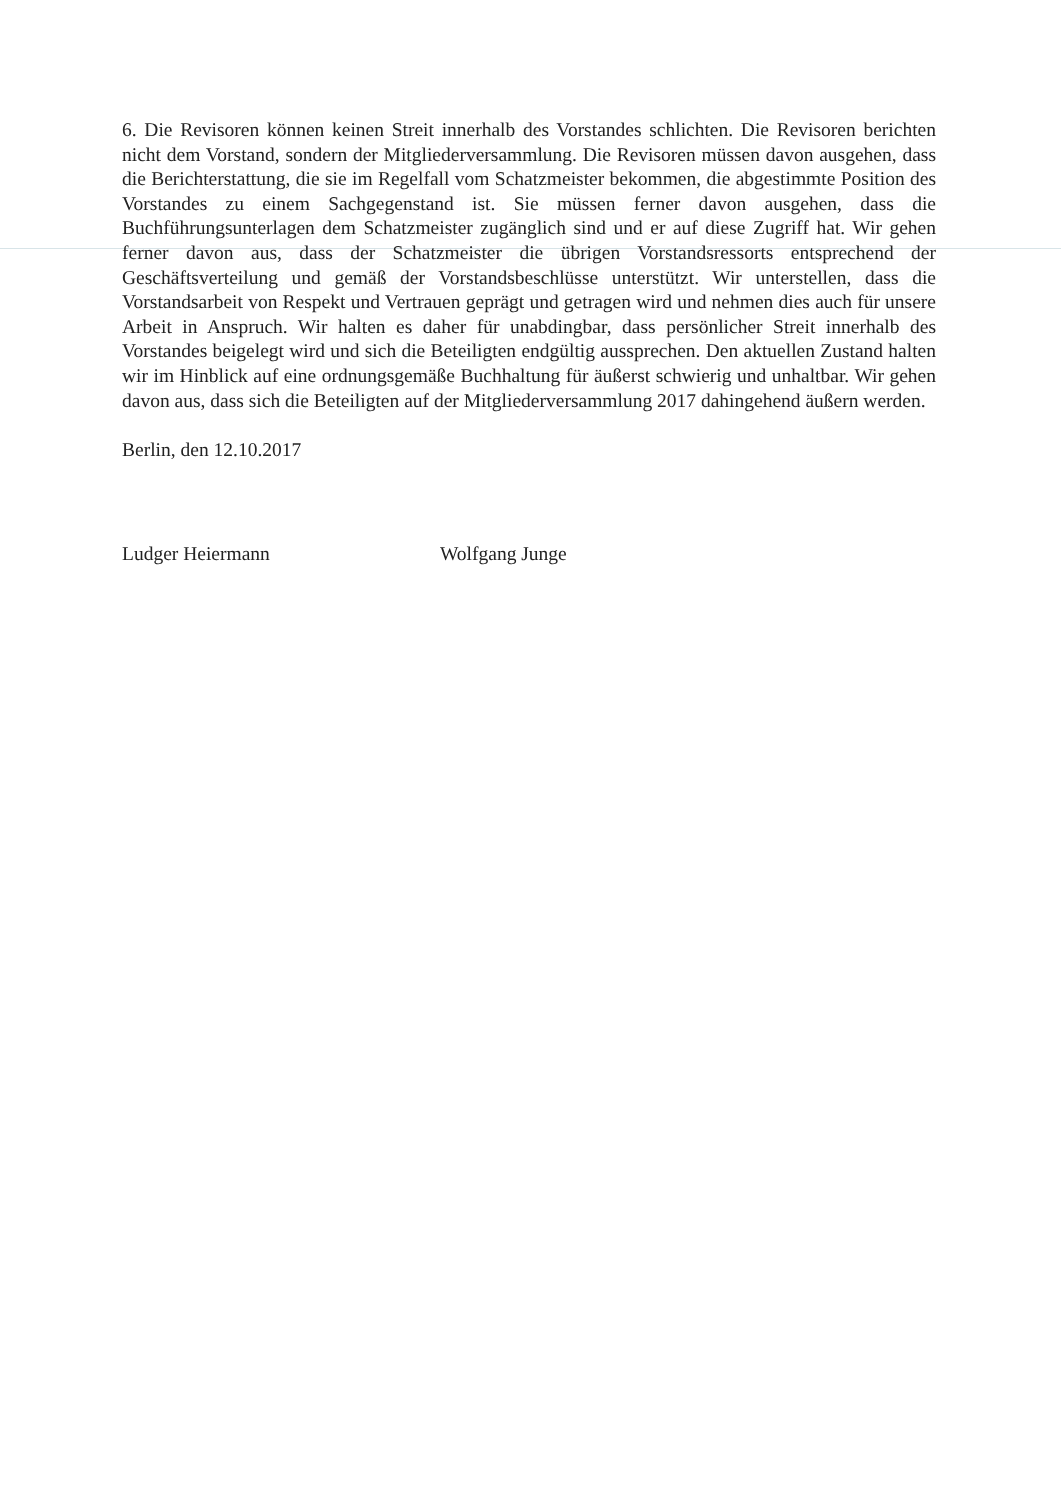6. Die Revisoren können keinen Streit innerhalb des Vorstandes schlichten. Die Revisoren berichten nicht dem Vorstand, sondern der Mitgliederversammlung. Die Revisoren müssen davon ausgehen, dass die Berichterstattung, die sie im Regelfall vom Schatzmeister bekommen, die abgestimmte Position des Vorstandes zu einem Sachgegenstand ist. Sie müssen ferner davon ausgehen, dass die Buchführungsunterlagen dem Schatzmeister zugänglich sind und er auf diese Zugriff hat. Wir gehen ferner davon aus, dass der Schatzmeister die übrigen Vorstandsressorts entsprechend der Geschäftsverteilung und gemäß der Vorstandsbeschlüsse unterstützt. Wir unterstellen, dass die Vorstandsarbeit von Respekt und Vertrauen geprägt und getragen wird und nehmen dies auch für unsere Arbeit in Anspruch. Wir halten es daher für unabdingbar, dass persönlicher Streit innerhalb des Vorstandes beigelegt wird und sich die Beteiligten endgültig aussprechen. Den aktuellen Zustand halten wir im Hinblick auf eine ordnungsgemäße Buchhaltung für äußerst schwierig und unhaltbar. Wir gehen davon aus, dass sich die Beteiligten auf der Mitgliederversammlung 2017 dahingehend äußern werden.
Berlin, den 12.10.2017
Ludger Heiermann Wolfgang Junge